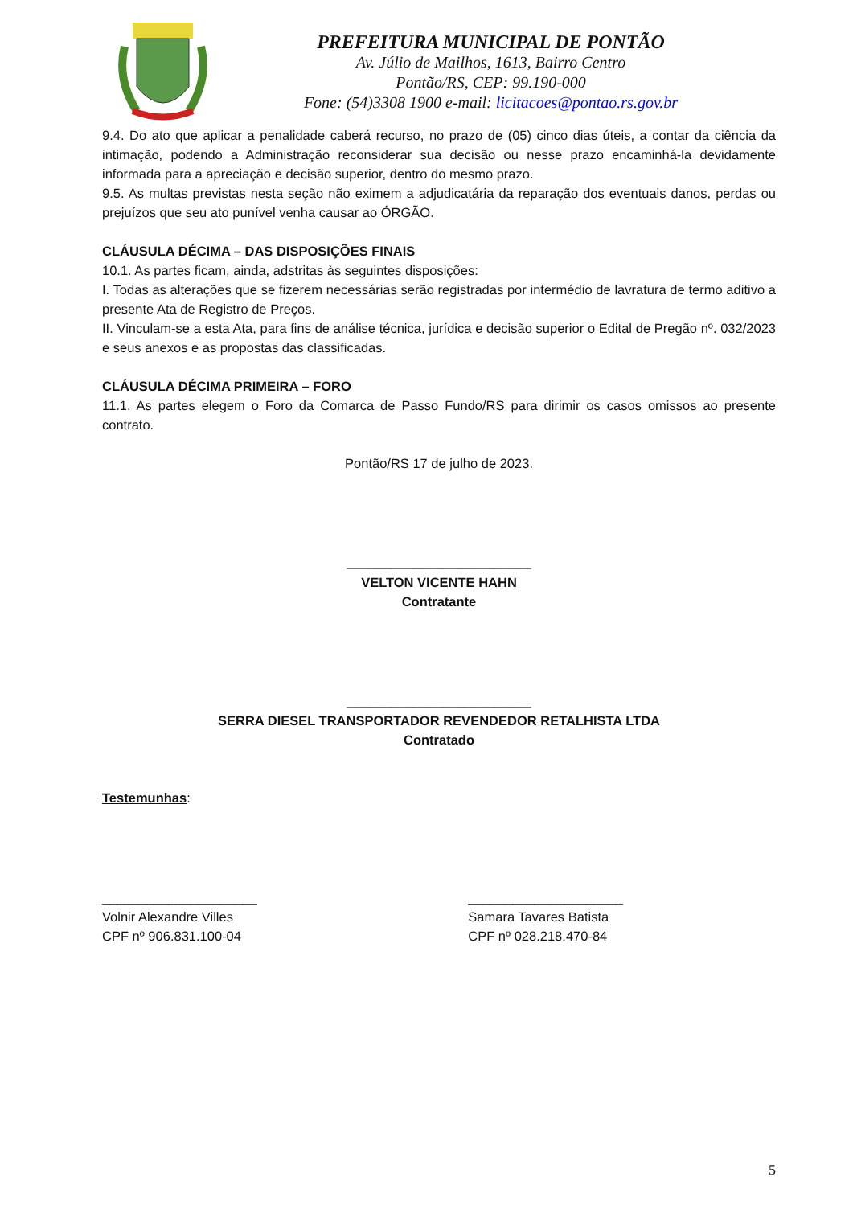PREFEITURA MUNICIPAL DE PONTÃO
Av. Júlio de Mailhos, 1613, Bairro Centro
Pontão/RS, CEP: 99.190-000
Fone: (54)3308 1900 e-mail: licitacoes@pontao.rs.gov.br
9.4. Do ato que aplicar a penalidade caberá recurso, no prazo de (05) cinco dias úteis, a contar da ciência da intimação, podendo a Administração reconsiderar sua decisão ou nesse prazo encaminhá-la devidamente informada para a apreciação e decisão superior, dentro do mesmo prazo.
9.5. As multas previstas nesta seção não eximem a adjudicatária da reparação dos eventuais danos, perdas ou prejuízos que seu ato punível venha causar ao ÓRGÃO.
CLÁUSULA DÉCIMA – DAS DISPOSIÇÕES FINAIS
10.1. As partes ficam, ainda, adstritas às seguintes disposições:
I. Todas as alterações que se fizerem necessárias serão registradas por intermédio de lavratura de termo aditivo a presente Ata de Registro de Preços.
II. Vinculam-se a esta Ata, para fins de análise técnica, jurídica e decisão superior o Edital de Pregão nº. 032/2023 e seus anexos e as propostas das classificadas.
CLÁUSULA DÉCIMA PRIMEIRA – FORO
11.1. As partes elegem o Foro da Comarca de Passo Fundo/RS para dirimir os casos omissos ao presente contrato.
Pontão/RS 17 de julho de 2023.
_________________________
VELTON VICENTE HAHN
Contratante
_________________________
SERRA DIESEL TRANSPORTADOR REVENDEDOR RETALHISTA LTDA
Contratado
Testemunhas:
_____________________
Volnir Alexandre Villes
CPF nº 906.831.100-04
_____________________
Samara Tavares Batista
CPF nº 028.218.470-84
5